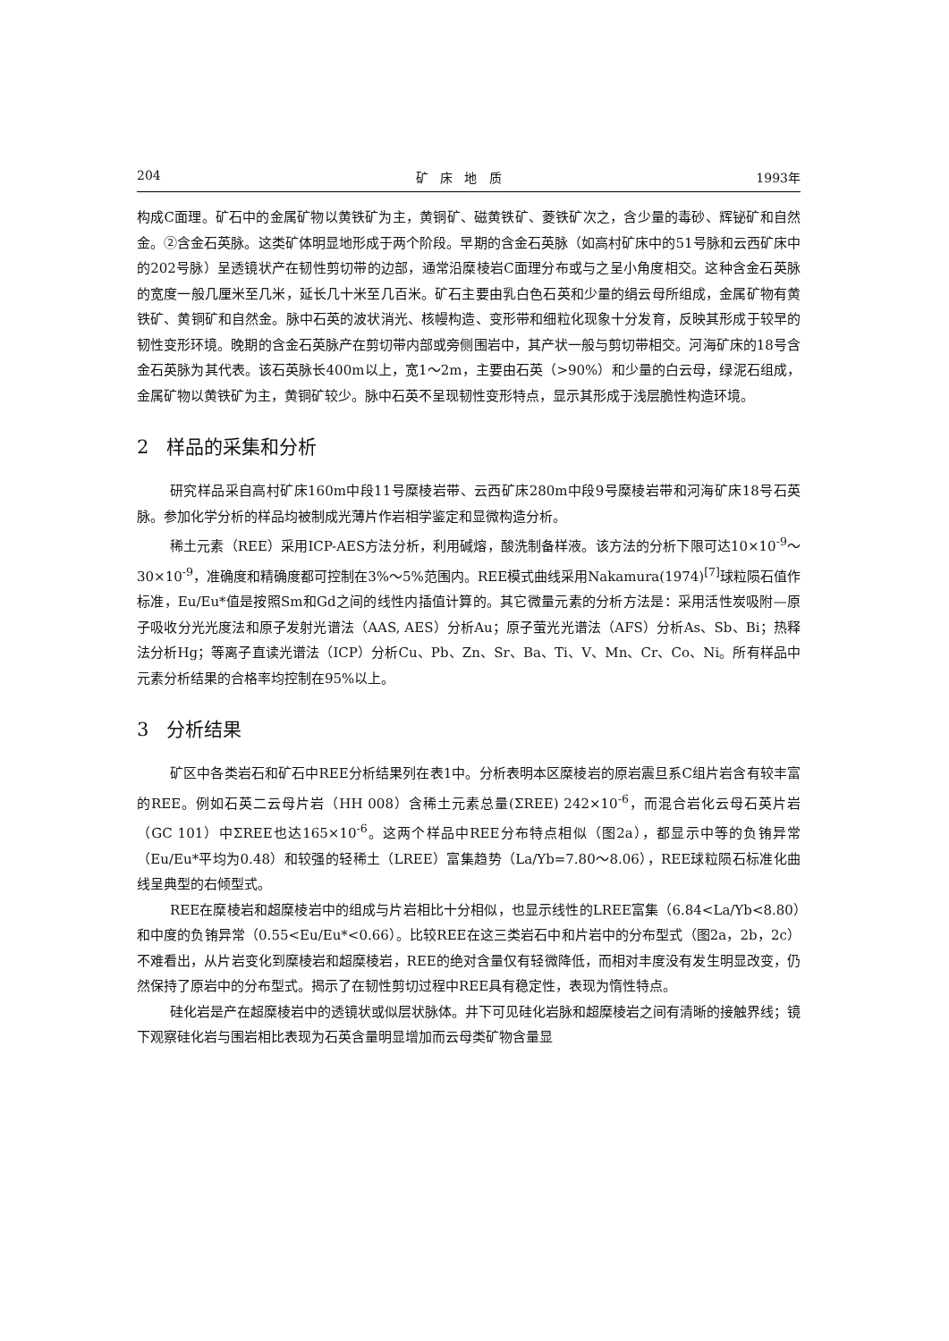204 矿 床 地 质 1993年
构成C面理。矿石中的金属矿物以黄铁矿为主，黄铜矿、磁黄铁矿、菱铁矿次之，含少量的毒砂、辉铋矿和自然金。②含金石英脉。这类矿体明显地形成于两个阶段。早期的含金石英脉（如高村矿床中的51号脉和云西矿床中的202号脉）呈透镜状产在韧性剪切带的边部，通常沿糜棱岩C面理分布或与之呈小角度相交。这种含金石英脉的宽度一般几厘米至几米，延长几十米至几百米。矿石主要由乳白色石英和少量的绢云母所组成，金属矿物有黄铁矿、黄铜矿和自然金。脉中石英的波状消光、核幔构造、变形带和细粒化现象十分发育，反映其形成于较早的韧性变形环境。晚期的含金石英脉产在剪切带内部或旁侧围岩中，其产状一般与剪切带相交。河海矿床的18号含金石英脉为其代表。该石英脉长400m以上，宽1～2m，主要由石英（>90%）和少量的白云母，绿泥石组成，金属矿物以黄铁矿为主，黄铜矿较少。脉中石英不呈现韧性变形特点，显示其形成于浅层脆性构造环境。
2 样品的采集和分析
研究样品采自高村矿床160m中段11号糜棱岩带、云西矿床280m中段9号糜棱岩带和河海矿床18号石英脉。参加化学分析的样品均被制成光薄片作岩相学鉴定和显微构造分析。
稀土元素（REE）采用ICP-AES方法分析，利用碱熔，酸洗制备样液。该方法的分析下限可达10×10<sup>-9</sup>～30×10<sup>-9</sup>，准确度和精确度都可控制在3%～5%范围内。REE模式曲线采用Nakamura(1974)<sup>[7]</sup>球粒陨石值作标准，Eu/Eu*值是按照Sm和Gd之间的线性内插值计算的。其它微量元素的分析方法是：采用活性炭吸附—原子吸收分光光度法和原子发射光谱法（AAS, AES）分析Au；原子萤光光谱法（AFS）分析As、Sb、Bi；热释法分析Hg；等离子直读光谱法（ICP）分析Cu、Pb、Zn、Sr、Ba、Ti、V、Mn、Cr、Co、Ni。所有样品中元素分析结果的合格率均控制在95%以上。
3 分析结果
矿区中各类岩石和矿石中REE分析结果列在表1中。分析表明本区糜棱岩的原岩震旦系C组片岩含有较丰富的REE。例如石英二云母片岩（HH 008）含稀土元素总量(ΣREE) 242×10<sup>-6</sup>，而混合岩化云母石英片岩（GC 101）中ΣREE也达165×10<sup>-6</sup>。这两个样品中REE分布特点相似（图2a），都显示中等的负铕异常（Eu/Eu*平均为0.48）和较强的轻稀土（LREE）富集趋势（La/Yb=7.80～8.06），REE球粒陨石标准化曲线呈典型的右倾型式。
REE在糜棱岩和超糜棱岩中的组成与片岩相比十分相似，也显示线性的LREE富集（6.84<La/Yb<8.80）和中度的负铕异常（0.55<Eu/Eu*<0.66）。比较REE在这三类岩石中和片岩中的分布型式（图2a，2b，2c）不难看出，从片岩变化到糜棱岩和超糜棱岩，REE的绝对含量仅有轻微降低，而相对丰度没有发生明显改变，仍然保持了原岩中的分布型式。揭示了在韧性剪切过程中REE具有稳定性，表现为惰性特点。
硅化岩是产在超糜棱岩中的透镜状或似层状脉体。井下可见硅化岩脉和超糜棱岩之间有清晰的接触界线；镜下观察硅化岩与围岩相比表现为石英含量明显增加而云母类矿物含量显